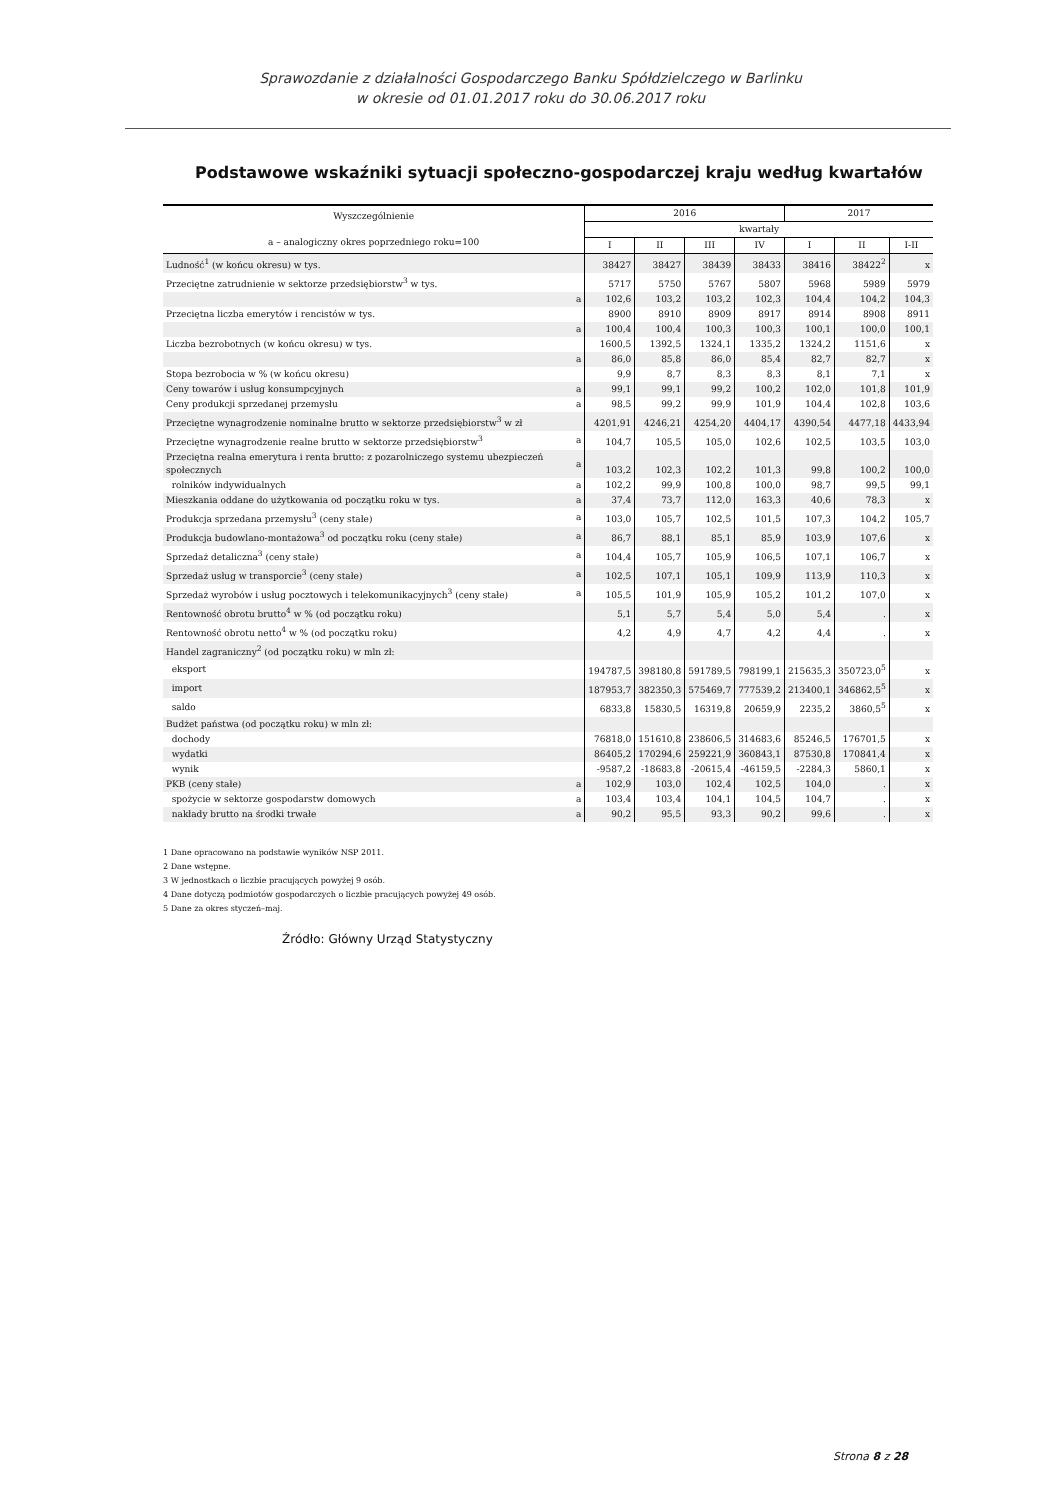Sprawozdanie z działalności Gospodarczego Banku Spółdzielczego w Barlinku
w okresie od 01.01.2017 roku do 30.06.2017 roku
Podstawowe wskaźniki sytuacji społeczno-gospodarczej kraju według kwartałów
| Wyszczególnienie a – analogiczny okres poprzedniego roku=100 | | 2016 | | | | 2017 | | |
| --- | --- | --- | --- | --- | --- | --- | --- | --- |
| | | kwartały | | | | | | |
| | | I | II | III | IV | I | II | I-II |
| Ludność<sup>1</sup> (w końcu okresu) w tys. | | 38427 | 38427 | 38439 | 38433 | 38416 | 38422<sup>2</sup> | x |
| Przeciętne zatrudnienie w sektorze przedsiębiorstw<sup>3</sup> w tys. | | 5717 | 5750 | 5767 | 5807 | 5968 | 5989 | 5979 |
| | a | 102,6 | 103,2 | 103,2 | 102,3 | 104,4 | 104,2 | 104,3 |
| Przeciętna liczba emerytów i rencistów w tys. | | 8900 | 8910 | 8909 | 8917 | 8914 | 8908 | 8911 |
| | a | 100,4 | 100,4 | 100,3 | 100,3 | 100,1 | 100,0 | 100,1 |
| Liczba bezrobotnych (w końcu okresu) w tys. | | 1600,5 | 1392,5 | 1324,1 | 1335,2 | 1324,2 | 1151,6 | x |
| | a | 86,0 | 85,8 | 86,0 | 85,4 | 82,7 | 82,7 | x |
| Stopa bezrobocia w % (w końcu okresu) | | 9,9 | 8,7 | 8,3 | 8,3 | 8,1 | 7,1 | x |
| Ceny towarów i usług konsumpcyjnych | a | 99,1 | 99,1 | 99,2 | 100,2 | 102,0 | 101,8 | 101,9 |
| Ceny produkcji sprzedanej przemysłu | a | 98,5 | 99,2 | 99,9 | 101,9 | 104,4 | 102,8 | 103,6 |
| Przeciętne wynagrodzenie nominalne brutto w sektorze przedsiębiorstw<sup>3</sup> w zł | | 4201,91 | 4246,21 | 4254,20 | 4404,17 | 4390,54 | 4477,18 | 4433,94 |
| Przeciętne wynagrodzenie realne brutto w sektorze przedsiębiorstw<sup>3</sup> | a | 104,7 | 105,5 | 105,0 | 102,6 | 102,5 | 103,5 | 103,0 |
| Przeciętna realna emerytura i renta brutto: z pozarolniczego systemu ubezpieczeń społecznych | a | 103,2 | 102,3 | 102,2 | 101,3 | 99,8 | 100,2 | 100,0 |
| rolników indywidualnych | a | 102,2 | 99,9 | 100,8 | 100,0 | 98,7 | 99,5 | 99,1 |
| Mieszkania oddane do użytkowania od początku roku w tys. | a | 37,4 | 73,7 | 112,0 | 163,3 | 40,6 | 78,3 | x |
| Produkcja sprzedana przemysłu<sup>3</sup> (ceny stałe) | a | 103,0 | 105,7 | 102,5 | 101,5 | 107,3 | 104,2 | 105,7 |
| Produkcja budowlano-montażowa<sup>3</sup> od początku roku (ceny stałe) | a | 86,7 | 88,1 | 85,1 | 85,9 | 103,9 | 107,6 | x |
| Sprzedaż detaliczna<sup>3</sup> (ceny stałe) | a | 104,4 | 105,7 | 105,9 | 106,5 | 107,1 | 106,7 | x |
| Sprzedaż usług w transporcie<sup>3</sup> (ceny stałe) | a | 102,5 | 107,1 | 105,1 | 109,9 | 113,9 | 110,3 | x |
| Sprzedaż wyrobów i usług pocztowych i telekomunikacyjnych<sup>3</sup> (ceny stałe) | a | 105,5 | 101,9 | 105,9 | 105,2 | 101,2 | 107,0 | x |
| Rentowność obrotu brutto<sup>4</sup> w % (od początku roku) | | 5,1 | 5,7 | 5,4 | 5,0 | 5,4 | . | x |
| Rentowność obrotu netto<sup>4</sup> w % (od początku roku) | | 4,2 | 4,9 | 4,7 | 4,2 | 4,4 | . | x |
| Handel zagraniczny<sup>2</sup> (od początku roku) w mln zł: | | | | | | | | |
| eksport | | 194787,5 | 398180,8 | 591789,5 | 798199,1 | 215635,3 | 350723,0<sup>5</sup> | x |
| import | | 187953,7 | 382350,3 | 575469,7 | 777539,2 | 213400,1 | 346862,5<sup>5</sup> | x |
| saldo | | 6833,8 | 15830,5 | 16319,8 | 20659,9 | 2235,2 | 3860,5<sup>5</sup> | x |
| Budżet państwa (od początku roku) w mln zł: | | | | | | | | |
| dochody | | 76818,0 | 151610,8 | 238606,5 | 314683,6 | 85246,5 | 176701,5 | x |
| wydatki | | 86405,2 | 170294,6 | 259221,9 | 360843,1 | 87530,8 | 170841,4 | x |
| wynik | | -9587,2 | -18683,8 | -20615,4 | -46159,5 | -2284,3 | 5860,1 | x |
| PKB (ceny stałe) | a | 102,9 | 103,0 | 102,4 | 102,5 | 104,0 | . | x |
| spożycie w sektorze gospodarstw domowych | a | 103,4 | 103,4 | 104,1 | 104,5 | 104,7 | . | x |
| nakłady brutto na środki trwałe | a | 90,2 | 95,5 | 93,3 | 90,2 | 99,6 | . | x |
1 Dane opracowano na podstawie wyników NSP 2011.
2 Dane wstępne.
3 W jednostkach o liczbie pracujących powyżej 9 osób.
4 Dane dotyczą podmiotów gospodarczych o liczbie pracujących powyżej 49 osób.
5 Dane za okres styczeń–maj.
Źródło: Główny Urząd Statystyczny
Strona 8 z 28